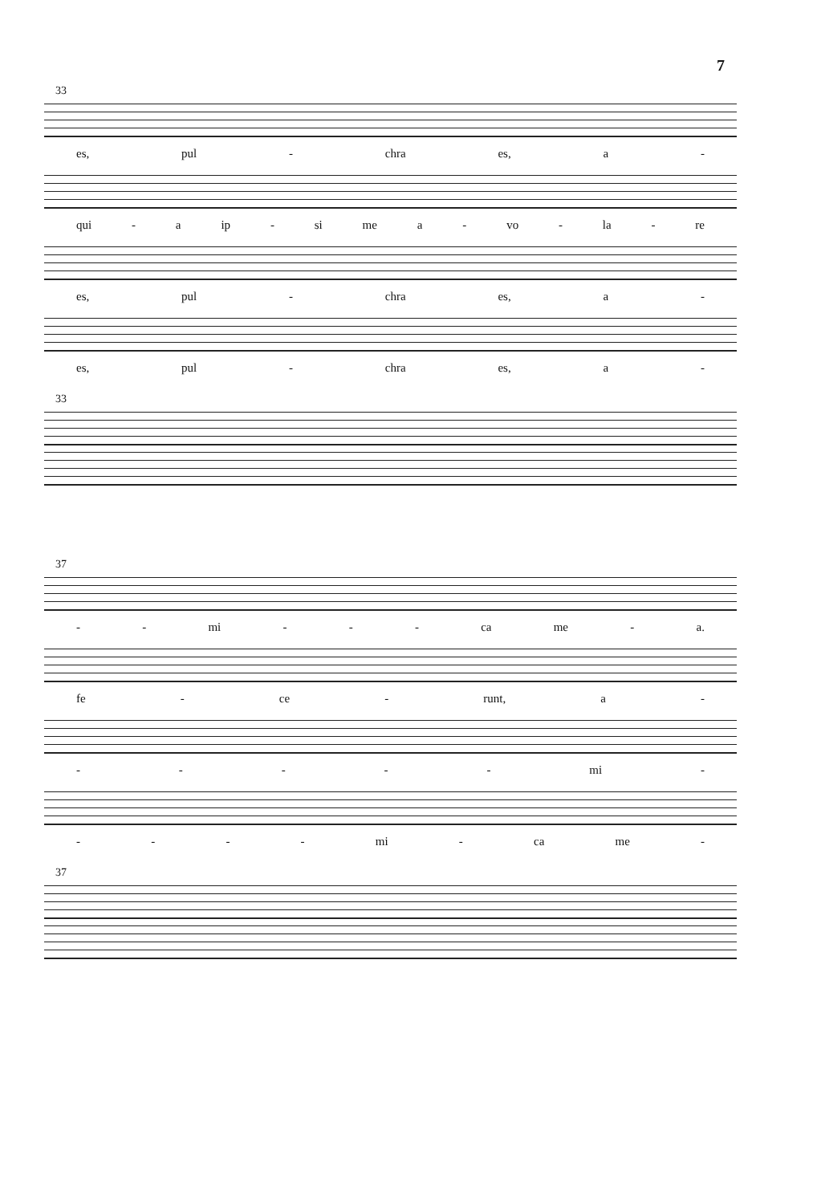7
33
es, pul - chra es, a -
qui - a ip - si me a - vo - la - re
es, pul - chra es, a -
es, pul - chra es, a -
33
37
- - mi - - - ca me - a.
fe - ce - runt, a -
- - - - - mi -
- - - - mi - ca me -
37